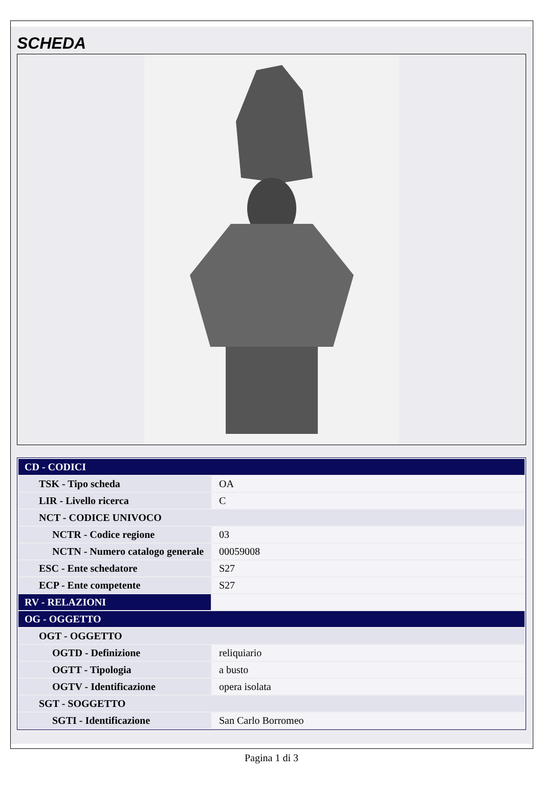SCHEDA
| CD - CODICI | |
| TSK - Tipo scheda | OA |
| LIR - Livello ricerca | C |
| NCT - CODICE UNIVOCO | |
| NCTR - Codice regione | 03 |
| NCTN - Numero catalogo generale | 00059008 |
| ESC - Ente schedatore | S27 |
| ECP - Ente competente | S27 |
| RV - RELAZIONI | |
| OG - OGGETTO | |
| OGT - OGGETTO | |
| OGTD - Definizione | reliquiario |
| OGTT - Tipologia | a busto |
| OGTV - Identificazione | opera isolata |
| SGT - SOGGETTO | |
| SGTI - Identificazione | San Carlo Borromeo |
Pagina 1 di 3